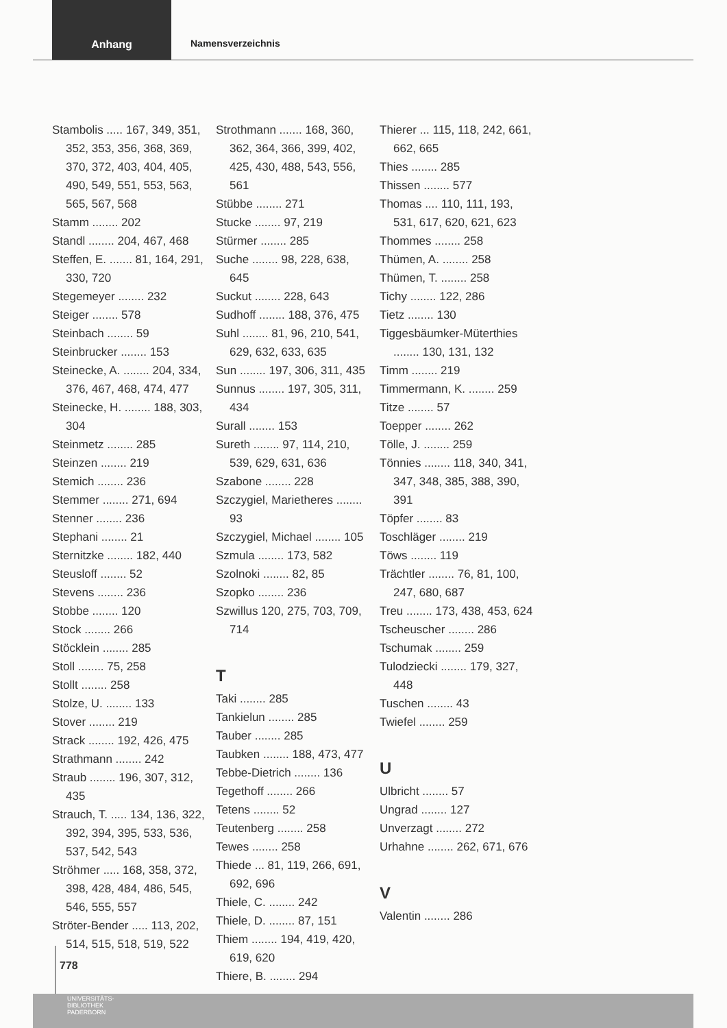Anhang
Namensverzeichnis
Stambolis ..... 167, 349, 351, 352, 353, 356, 368, 369, 370, 372, 403, 404, 405, 490, 549, 551, 553, 563, 565, 567, 568
Stamm ........ 202
Standl ........ 204, 467, 468
Steffen, E. ....... 81, 164, 291, 330, 720
Stegemeyer ........ 232
Steiger ........ 578
Steinbach ........ 59
Steinbrucker ........ 153
Steinecke, A. ........ 204, 334, 376, 467, 468, 474, 477
Steinecke, H. ........ 188, 303, 304
Steinmetz ........ 285
Steinzen ........ 219
Stemich ........ 236
Stemmer ........ 271, 694
Stenner ........ 236
Stephani ........ 21
Sternitzke ........ 182, 440
Steusloff ........ 52
Stevens ........ 236
Stobbe ........ 120
Stock ........ 266
Stöcklein ........ 285
Stoll ........ 75, 258
Stollt ........ 258
Stolze, U. ........ 133
Stover ........ 219
Strack ........ 192, 426, 475
Strathmann ........ 242
Straub ........ 196, 307, 312, 435
Strauch, T. ..... 134, 136, 322, 392, 394, 395, 533, 536, 537, 542, 543
Ströhmer ..... 168, 358, 372, 398, 428, 484, 486, 545, 546, 555, 557
Ströter-Bender ..... 113, 202, 514, 515, 518, 519, 522
Strothmann ....... 168, 360, 362, 364, 366, 399, 402, 425, 430, 488, 543, 556, 561
Stübbe ........ 271
Stucke ........ 97, 219
Stürmer ........ 285
Suche ........ 98, 228, 638, 645
Suckut ........ 228, 643
Sudhoff ........ 188, 376, 475
Suhl ........ 81, 96, 210, 541, 629, 632, 633, 635
Sun ........ 197, 306, 311, 435
Sunnus ........ 197, 305, 311, 434
Surall ........ 153
Sureth ........ 97, 114, 210, 539, 629, 631, 636
Szabone ........ 228
Szczygiel, Marietheres ........ 93
Szczygiel, Michael ........ 105
Szmula ........ 173, 582
Szolnoki ........ 82, 85
Szopko ........ 236
Szwillus 120, 275, 703, 709, 714
T
Taki ........ 285
Tankielun ........ 285
Tauber ........ 285
Taubken ........ 188, 473, 477
Tebbe-Dietrich ........ 136
Tegethoff ........ 266
Tetens ........ 52
Teutenberg ........ 258
Tewes ........ 258
Thiede ... 81, 119, 266, 691, 692, 696
Thiele, C. ........ 242
Thiele, D. ........ 87, 151
Thiem ........ 194, 419, 420, 619, 620
Thiere, B. ........ 294
Thierer ... 115, 118, 242, 661, 662, 665
Thies ........ 285
Thissen ........ 577
Thomas .... 110, 111, 193, 531, 617, 620, 621, 623
Thommes ........ 258
Thümen, A. ........ 258
Thümen, T. ........ 258
Tichy ........ 122, 286
Tietz ........ 130
Tiggesbäumker-Müterthies ........ 130, 131, 132
Timm ........ 219
Timmermann, K. ........ 259
Titze ........ 57
Toepper ........ 262
Tölle, J. ........ 259
Tönnies ........ 118, 340, 341, 347, 348, 385, 388, 390, 391
Töpfer ........ 83
Toschläger ........ 219
Töws ........ 119
Trächtler ........ 76, 81, 100, 247, 680, 687
Treu ........ 173, 438, 453, 624
Tscheuscher ........ 286
Tschumak ........ 259
Tulodziecki ........ 179, 327, 448
Tuschen ........ 43
Twiefel ........ 259
U
Ulbricht ........ 57
Ungrad ........ 127
Unverzagt ........ 272
Urhahne ........ 262, 671, 676
V
Valentin ........ 286
778
UNIVERSITÄTS-
BIBLIOTHEK
PADERBORN